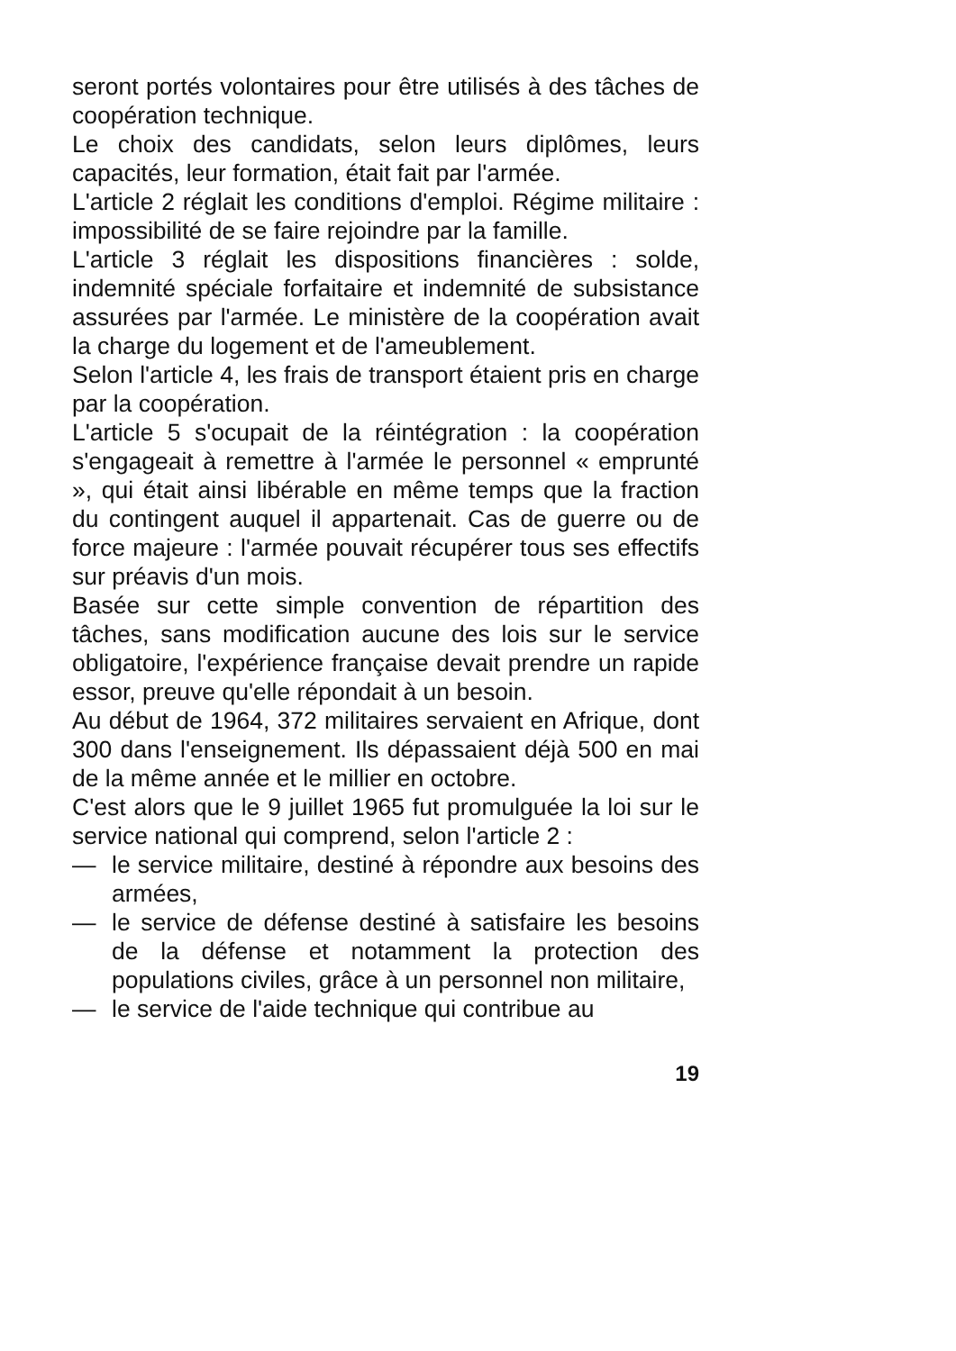seront portés volontaires pour être utilisés à des tâches de coopération technique.
Le choix des candidats, selon leurs diplômes, leurs capacités, leur formation, était fait par l'armée.
L'article 2 réglait les conditions d'emploi. Régime militaire : impossibilité de se faire rejoindre par la famille.
L'article 3 réglait les dispositions financières : solde, indemnité spéciale forfaitaire et indemnité de subsistance assurées par l'armée. Le ministère de la coopération avait la charge du logement et de l'ameublement.
Selon l'article 4, les frais de transport étaient pris en charge par la coopération.
L'article 5 s'ocupait de la réintégration : la coopération s'engageait à remettre à l'armée le personnel « emprunté », qui était ainsi libérable en même temps que la fraction du contingent auquel il appartenait. Cas de guerre ou de force majeure : l'armée pouvait récupérer tous ses effectifs sur préavis d'un mois.
Basée sur cette simple convention de répartition des tâches, sans modification aucune des lois sur le service obligatoire, l'expérience française devait prendre un rapide essor, preuve qu'elle répondait à un besoin.
Au début de 1964, 372 militaires servaient en Afrique, dont 300 dans l'enseignement. Ils dépassaient déjà 500 en mai de la même année et le millier en octobre.
C'est alors que le 9 juillet 1965 fut promulguée la loi sur le service national qui comprend, selon l'article 2 :
— le service militaire, destiné à répondre aux besoins des armées,
— le service de défense destiné à satisfaire les besoins de la défense et notamment la protection des populations civiles, grâce à un personnel non militaire,
— le service de l'aide technique qui contribue au
19